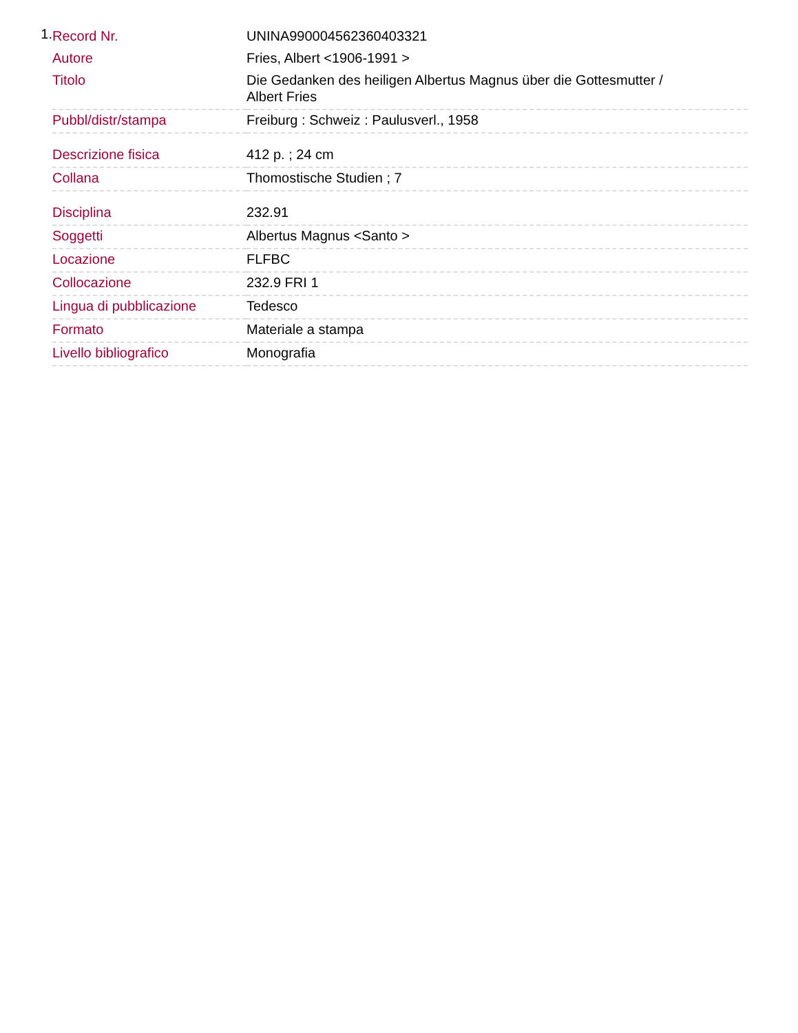1.
| Record Nr. | UNINA990004562360403321 |
| Autore | Fries, Albert <1906-1991 > |
| Titolo | Die Gedanken des heiligen Albertus Magnus über die Gottesmutter / Albert Fries |
| Pubbl/distr/stampa | Freiburg : Schweiz : Paulusverl., 1958 |
| Descrizione fisica | 412 p. ; 24 cm |
| Collana | Thomostische Studien ; 7 |
| Disciplina | 232.91 |
| Soggetti | Albertus Magnus <Santo > |
| Locazione | FLFBC |
| Collocazione | 232.9 FRI 1 |
| Lingua di pubblicazione | Tedesco |
| Formato | Materiale a stampa |
| Livello bibliografico | Monografia |